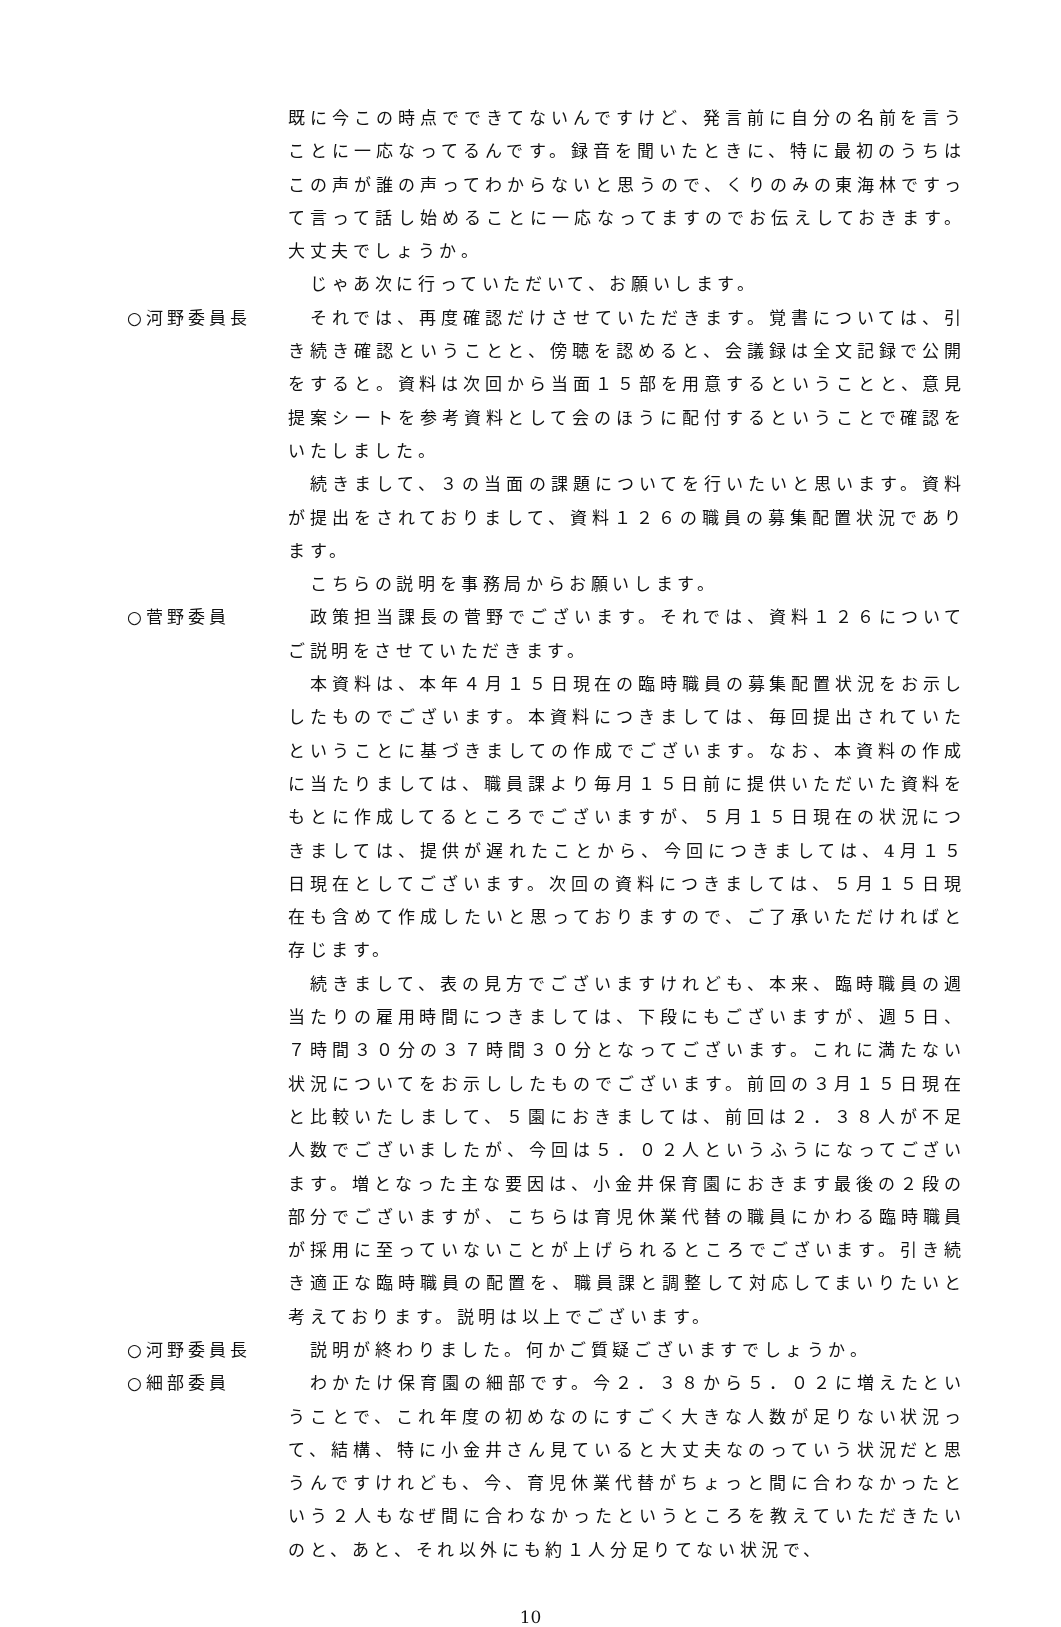既に今この時点でできてないんですけど、発言前に自分の名前を言うことに一応なってるんです。録音を聞いたときに、特に最初のうちはこの声が誰の声ってわからないと思うので、くりのみの東海林ですって言って話し始めることに一応なってますのでお伝えしておきます。大丈夫でしょうか。
じゃあ次に行っていただいて、お願いします。
○河野委員長 それでは、再度確認だけさせていただきます。覚書については、引き続き確認ということと、傍聴を認めると、会議録は全文記録で公開をすると。資料は次回から当面１５部を用意するということと、意見提案シートを参考資料として会のほうに配付するということで確認をいたしました。
続きまして、３の当面の課題についてを行いたいと思います。資料が提出をされておりまして、資料１２６の職員の募集配置状況であります。
こちらの説明を事務局からお願いします。
○菅野委員 政策担当課長の菅野でございます。それでは、資料１２６についてご説明をさせていただきます。
本資料は、本年４月１５日現在の臨時職員の募集配置状況をお示ししたものでございます。本資料につきましては、毎回提出されていたということに基づきましての作成でございます。なお、本資料の作成に当たりましては、職員課より毎月１５日前に提供いただいた資料をもとに作成してるところでございますが、５月１５日現在の状況につきましては、提供が遅れたことから、今回につきましては、4月１５日現在としてございます。次回の資料につきましては、５月１５日現在も含めて作成したいと思っておりますので、ご了承いただければと存じます。
続きまして、表の見方でございますけれども、本来、臨時職員の週当たりの雇用時間につきましては、下段にもございますが、週５日、７時間３０分の３７時間３０分となってございます。これに満たない状況についてをお示ししたものでございます。前回の３月１５日現在と比較いたしまして、５園におきましては、前回は２．３８人が不足人数でございましたが、今回は５．０２人というふうになってございます。増となった主な要因は、小金井保育園におきます最後の２段の部分でございますが、こちらは育児休業代替の職員にかわる臨時職員が採用に至っていないことが上げられるところでございます。引き続き適正な臨時職員の配置を、職員課と調整して対応してまいりたいと考えております。説明は以上でございます。
○河野委員長 説明が終わりました。何かご質疑ございますでしょうか。
○細部委員 わかたけ保育園の細部です。今２．３８から５．０２に増えたということで、これ年度の初めなのにすごく大きな人数が足りない状況って、結構、特に小金井さん見ていると大丈夫なのっていう状況だと思うんですけれども、今、育児休業代替がちょっと間に合わなかったという２人もなぜ間に合わなかったというところを教えていただきたいのと、あと、それ以外にも約１人分足りてない状況で、
10